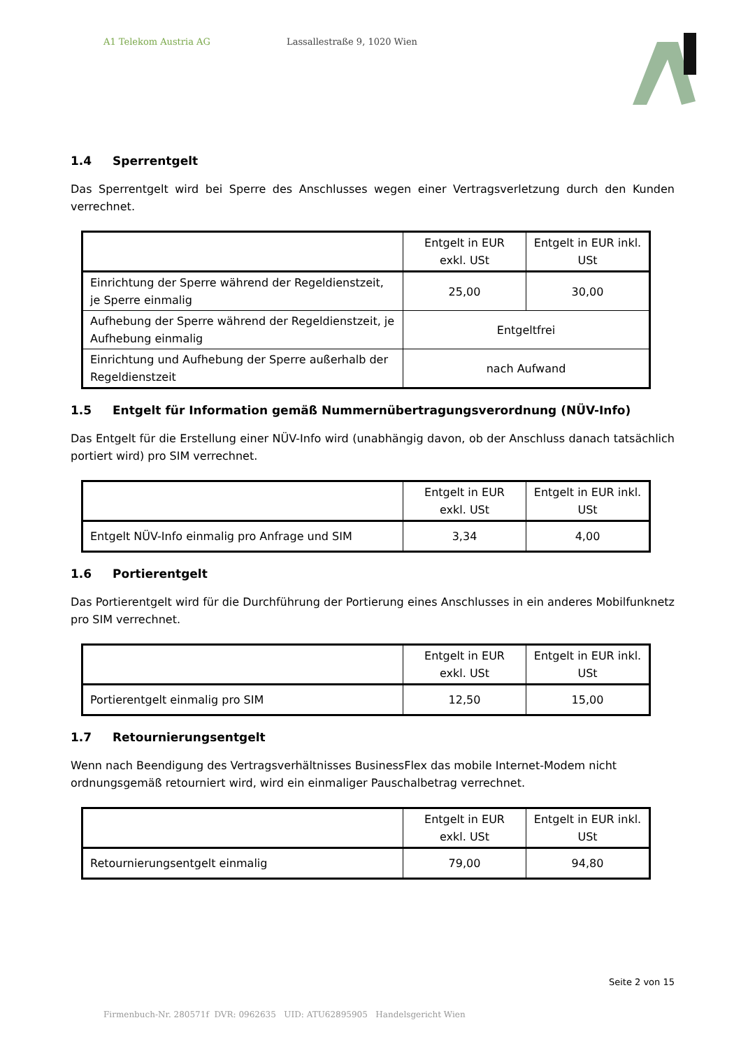A1 Telekom Austria AG Lassallestraße 9, 1020 Wien
1.4 Sperrentgelt
Das Sperrentgelt wird bei Sperre des Anschlusses wegen einer Vertragsverletzung durch den Kunden verrechnet.
| | Entgelt in EUR exkl. USt | Entgelt in EUR inkl. USt |
| Einrichtung der Sperre während der Regeldienstzeit, je Sperre einmalig | 25,00 | 30,00 |
| Aufhebung der Sperre während der Regeldienstzeit, je Aufhebung einmalig | Entgeltfrei | |
| Einrichtung und Aufhebung der Sperre außerhalb der Regeldienstzeit | nach Aufwand | |
1.5 Entgelt für Information gemäß Nummernübertragungsverordnung (NÜV-Info)
Das Entgelt für die Erstellung einer NÜV-Info wird (unabhängig davon, ob der Anschluss danach tatsächlich portiert wird) pro SIM verrechnet.
| | Entgelt in EUR exkl. USt | Entgelt in EUR inkl. USt |
| Entgelt NÜV-Info einmalig pro Anfrage und SIM | 3,34 | 4,00 |
1.6 Portierentgelt
Das Portierentgelt wird für die Durchführung der Portierung eines Anschlusses in ein anderes Mobilfunknetz pro SIM verrechnet.
| | Entgelt in EUR exkl. USt | Entgelt in EUR inkl. USt |
| Portierentgelt einmalig pro SIM | 12,50 | 15,00 |
1.7 Retournierungsentgelt
Wenn nach Beendigung des Vertragsverhältnisses BusinessFlex das mobile Internet-Modem nicht ordnungsgemäß retourniert wird, wird ein einmaliger Pauschalbetrag verrechnet.
| | Entgelt in EUR exkl. USt | Entgelt in EUR inkl. USt |
| Retournierungsentgelt einmalig | 79,00 | 94,80 |
Seite 2 von 15
Firmenbuch-Nr. 280571f DVR: 0962635 UID: ATU62895905 Handelsgericht Wien